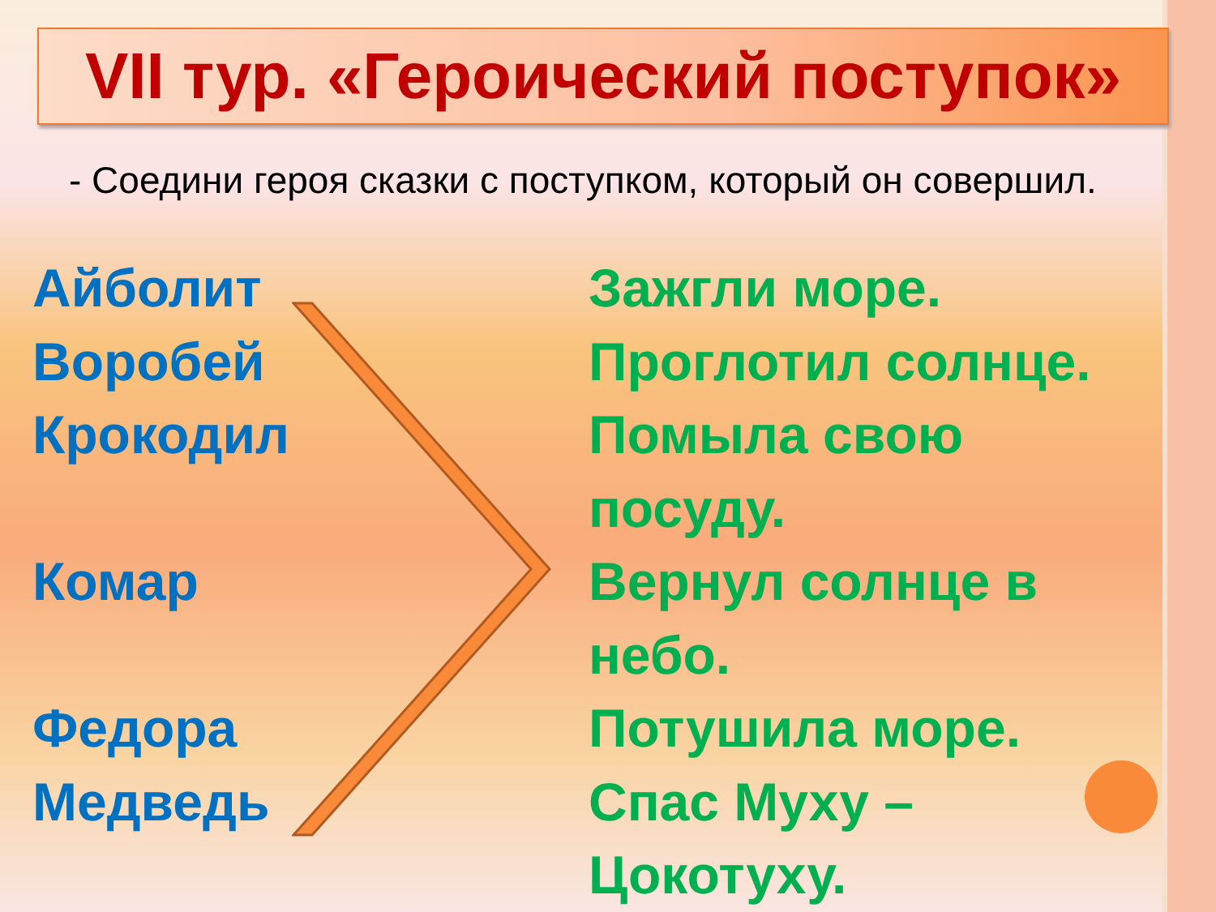VII тур. «Героический поступок»
- Соедини героя сказки с поступком, который он совершил.
Айболит
Воробей
Крокодил
Комар
Федора
Медведь
Зажгли море.
Проглотил солнце.
Помыла свою
посуду.
Вернул солнце в
небо.
Потушила море.
Спас Муху –
Цокотуху.